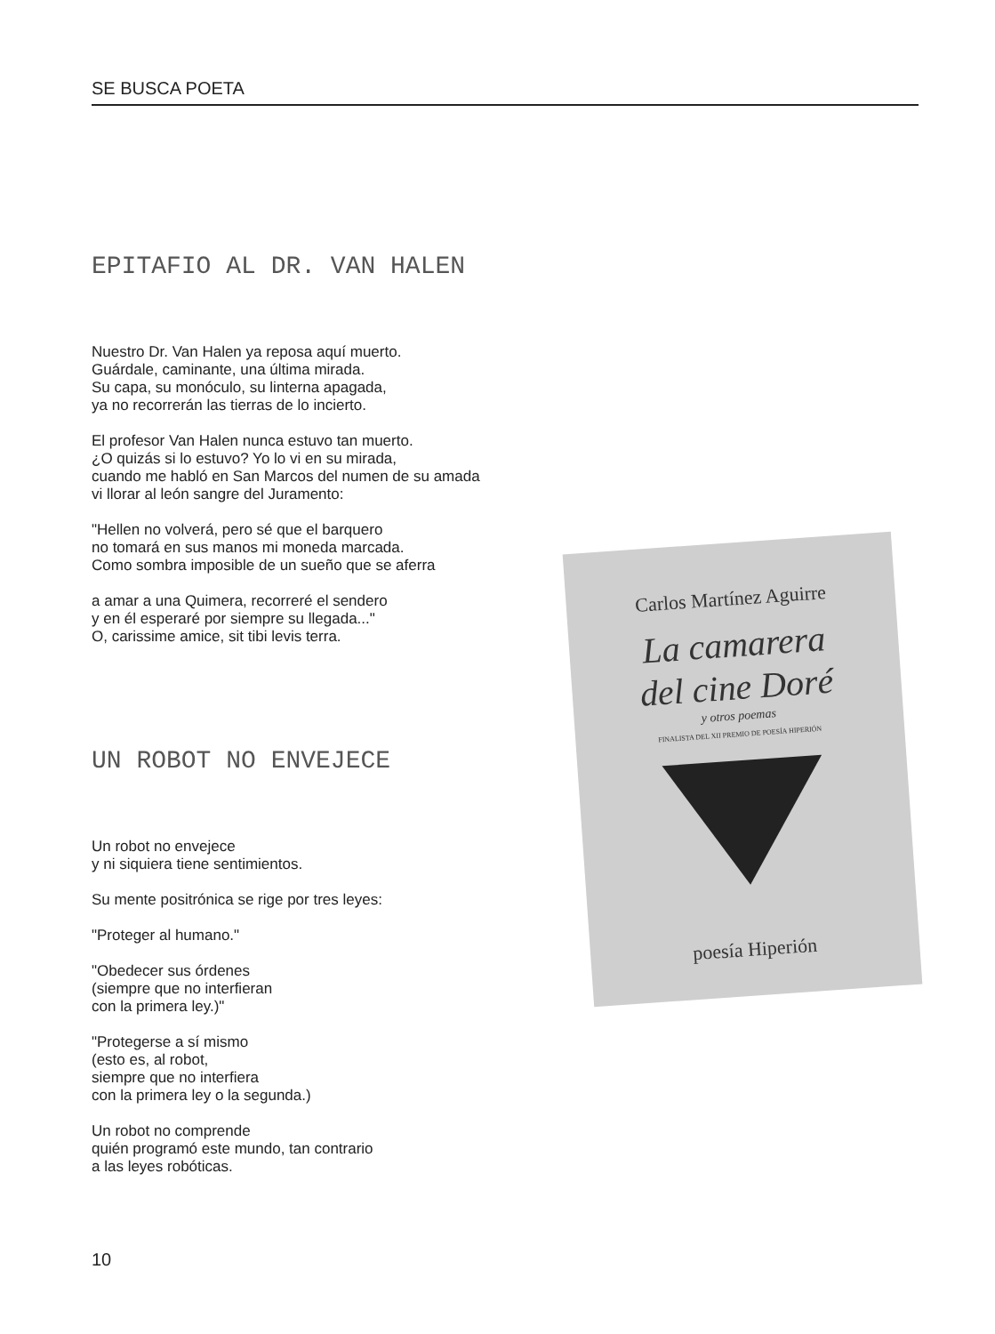SE BUSCA POETA
EPITAFIO AL DR. VAN HALEN
Nuestro Dr. Van Halen ya reposa aquí muerto.
Guárdale, caminante, una última mirada.
Su capa, su monóculo, su linterna apagada,
ya no recorrerán las tierras de lo incierto.
El profesor Van Halen nunca estuvo tan muerto.
¿O quizás si lo estuvo? Yo lo vi en su mirada,
cuando me habló en San Marcos del numen de su amada
vi llorar al león sangre del Juramento:
"Hellen no volverá, pero sé que el barquero
no tomará en sus manos mi moneda marcada.
Como sombra imposible de un sueño que se aferra
a amar a una Quimera, recorreré el sendero
y en él esperaré por siempre su llegada..."
O, carissime amice, sit tibi levis terra.
UN ROBOT NO ENVEJECE
Un robot no envejece
y ni siquiera tiene sentimientos.
Su mente positrónica se rige por tres leyes:
"Proteger al humano."
"Obedecer sus órdenes
(siempre que no interfieran
con la primera ley.)"
"Protegerse a sí mismo
(esto es, al robot,
siempre que no interfiera
con la primera ley o la segunda.)
Un robot no comprende
quién programó este mundo, tan contrario
a las leyes robóticas.
Carlos Martínez Aguirre
La camarera
del cine Doré
y otros poemas
FINALISTA DEL XII PREMIO DE POESÍA HIPERIÓN
poesía Hiperión
10